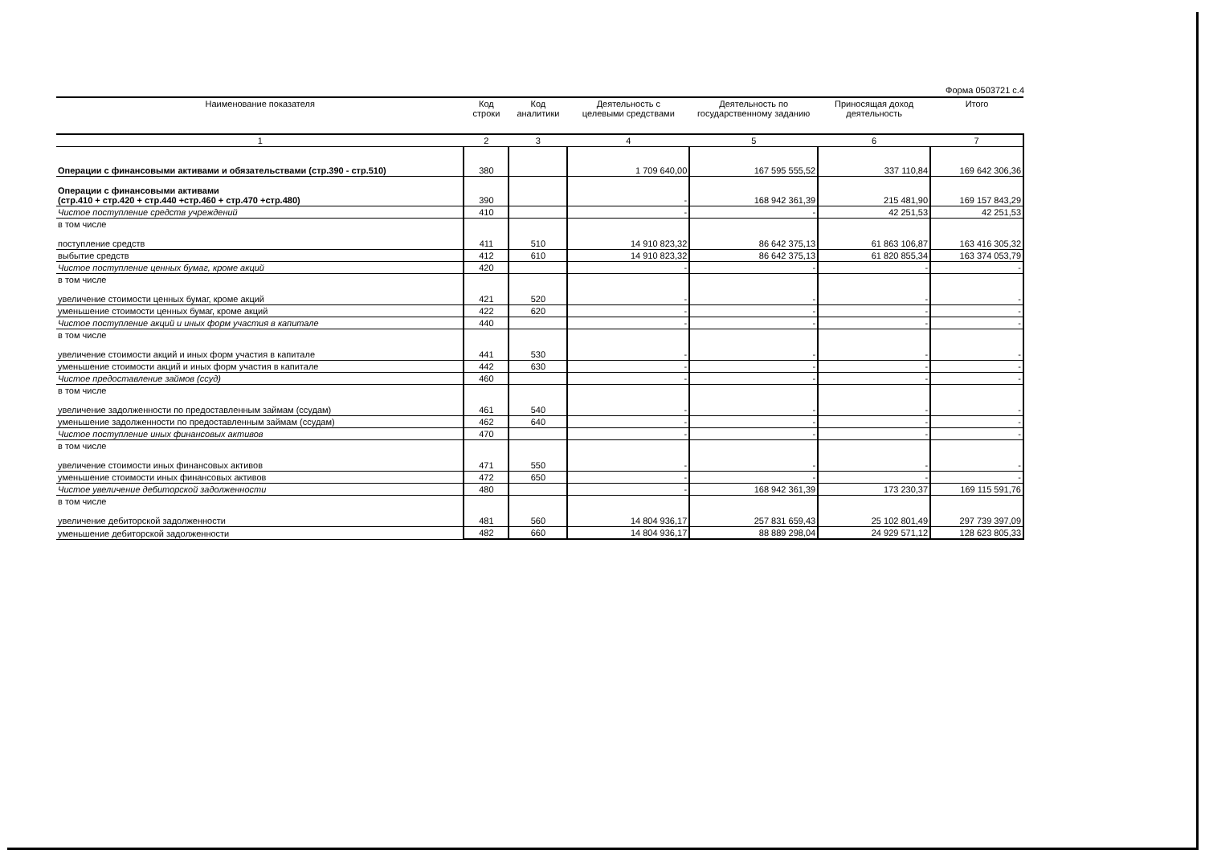Форма 0503721 с.4
| Наименование показателя | Код строки | Код аналитики | Деятельность с целевыми средствами | Деятельность по государственному заданию | Приносящая доход деятельность | Итого |
| --- | --- | --- | --- | --- | --- | --- |
| 1 | 2 | 3 | 4 | 5 | 6 | 7 |
| Операции с финансовыми активами и обязательствами (стр.390 - стр.510) | 380 | | 1 709 640,00 | 167 595 555,52 | 337 110,84 | 169 642 306,36 |
| Операции с финансовыми активами (стр.410 + стр.420 + стр.440 +стр.460 + стр.470 +стр.480) | 390 | | - | 168 942 361,39 | 215 481,90 | 169 157 843,29 |
| Чистое поступление средств учреждений | 410 | | - | - | 42 251,53 | 42 251,53 |
| в том числе поступление средств | 411 | 510 | 14 910 823,32 | 86 642 375,13 | 61 863 106,87 | 163 416 305,32 |
| выбытие средств | 412 | 610 | 14 910 823,32 | 86 642 375,13 | 61 820 855,34 | 163 374 053,79 |
| Чистое поступление ценных бумаг, кроме акций | 420 | | - | - | - | - |
| в том числе увеличение стоимости ценных бумаг, кроме акций | 421 | 520 | - | - | - | - |
| уменьшение стоимости ценных бумаг, кроме акций | 422 | 620 | - | - | - | - |
| Чистое поступление акций и иных форм участия в капитале | 440 | | - | - | - | - |
| в том числе увеличение стоимости акций и иных форм участия в капитале | 441 | 530 | - | - | - | - |
| уменьшение стоимости акций и иных форм участия в капитале | 442 | 630 | - | - | - | - |
| Чистое предоставление займов (ссуд) | 460 | | - | - | - | - |
| в том числе увеличение задолженности по предоставленным займам (ссудам) | 461 | 540 | - | - | - | - |
| уменьшение задолженности по предоставленным займам (ссудам) | 462 | 640 | - | - | - | - |
| Чистое поступление иных финансовых активов | 470 | | - | - | - | - |
| в том числе увеличение стоимости иных финансовых активов | 471 | 550 | - | - | - | - |
| уменьшение стоимости иных финансовых активов | 472 | 650 | - | - | - | - |
| Чистое увеличение дебиторской задолженности | 480 | | - | 168 942 361,39 | 173 230,37 | 169 115 591,76 |
| в том числе увеличение дебиторской задолженности | 481 | 560 | 14 804 936,17 | 257 831 659,43 | 25 102 801,49 | 297 739 397,09 |
| уменьшение дебиторской задолженности | 482 | 660 | 14 804 936,17 | 88 889 298,04 | 24 929 571,12 | 128 623 805,33 |